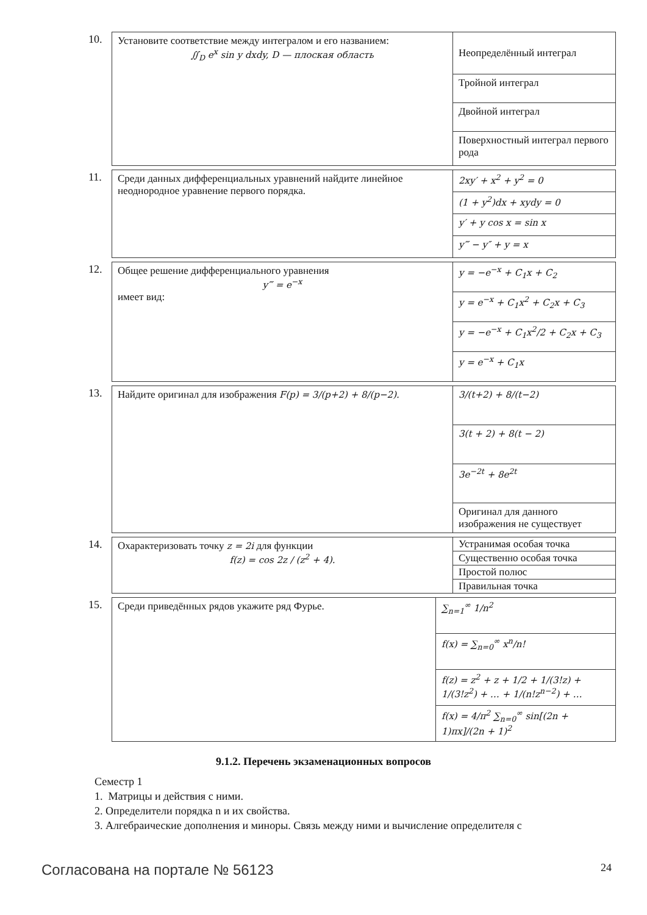10.
| Установите соответствие между интегралом и его названием: ∬<sub>D</sub> e<sup>x</sup> sin y dxdy, D — плоская область | Неопределённый интеграл |
| | Тройной интеграл |
| | Двойной интеграл |
| | Поверхностный интеграл первого рода |
11.
| Среди данных дифференциальных уравнений найдите линейное неоднородное уравнение первого порядка. | 2xy′ + x<sup>2</sup> + y<sup>2</sup> = 0 |
| | (1 + y<sup>2</sup>)dx + xydy = 0 |
| | y′ + y cos x = sin x |
| | y‴ − y″ + y = x |
12.
| Общее решение дифференциального уравнения y‴ = e<sup>−x</sup> имеет вид: | y = −e<sup>−x</sup> + C<sub>1</sub>x + C<sub>2</sub> |
| | y = e<sup>−x</sup> + C<sub>1</sub>x<sup>2</sup> + C<sub>2</sub>x + C<sub>3</sub> |
| | y = −e<sup>−x</sup> + C<sub>1</sub>x<sup>2</sup>/2 + C<sub>2</sub>x + C<sub>3</sub> |
| | y = e<sup>−x</sup> + C<sub>1</sub>x |
13.
| Найдите оригинал для изображения F(p) = 3/(p+2) + 8/(p−2). | 3/(t+2) + 8/(t−2) |
| | 3(t + 2) + 8(t − 2) |
| | 3e<sup>−2t</sup> + 8e<sup>2t</sup> |
| | Оригинал для данного изображения не существует |
14.
| Охарактеризовать точку z = 2i для функции f(z) = cos 2z / (z<sup>2</sup> + 4). | Устранимая особая точка |
| | Существенно особая точка |
| | Простой полюс |
| | Правильная точка |
15.
| Среди приведённых рядов укажите ряд Фурье. | ∑<sub>n=1</sub><sup>∞</sup> 1/n<sup>2</sup> |
| | f(x) = ∑<sub>n=0</sub><sup>∞</sup> x<sup>n</sup>/n! |
| | f(z) = z<sup>2</sup> + z + 1/2 + 1/(3!z) + 1/(3!z<sup>2</sup>) + … + 1/(n!z<sup>n−2</sup>) + … |
| | f(x) = 4/π<sup>2</sup> ∑<sub>n=0</sub><sup>∞</sup> sin[(2n + 1)πx]/(2n + 1)<sup>2</sup> |
9.1.2. Перечень экзаменационных вопросов
Семестр 1
1. Матрицы и действия с ними.
2. Определители порядка n и их свойства.
3. Алгебраические дополнения и миноры. Связь между ними и вычисление определителя с
Согласована на портале № 56123 24